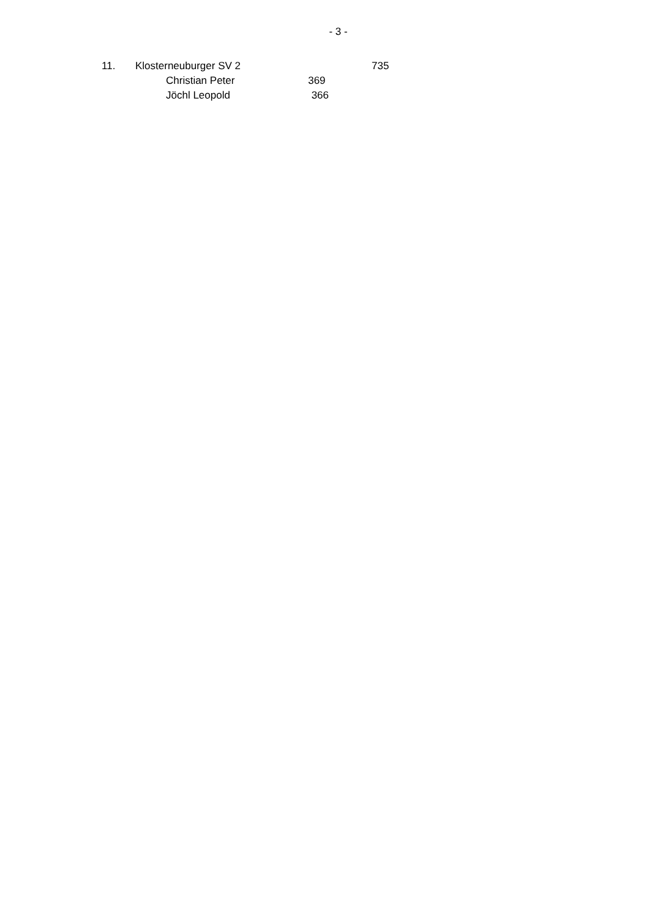- 3 -
| 11. | Klosterneuburger SV 2 | | 735 |
| | | Christian Peter 369 | |
| | | Jöchl Leopold 366 | |